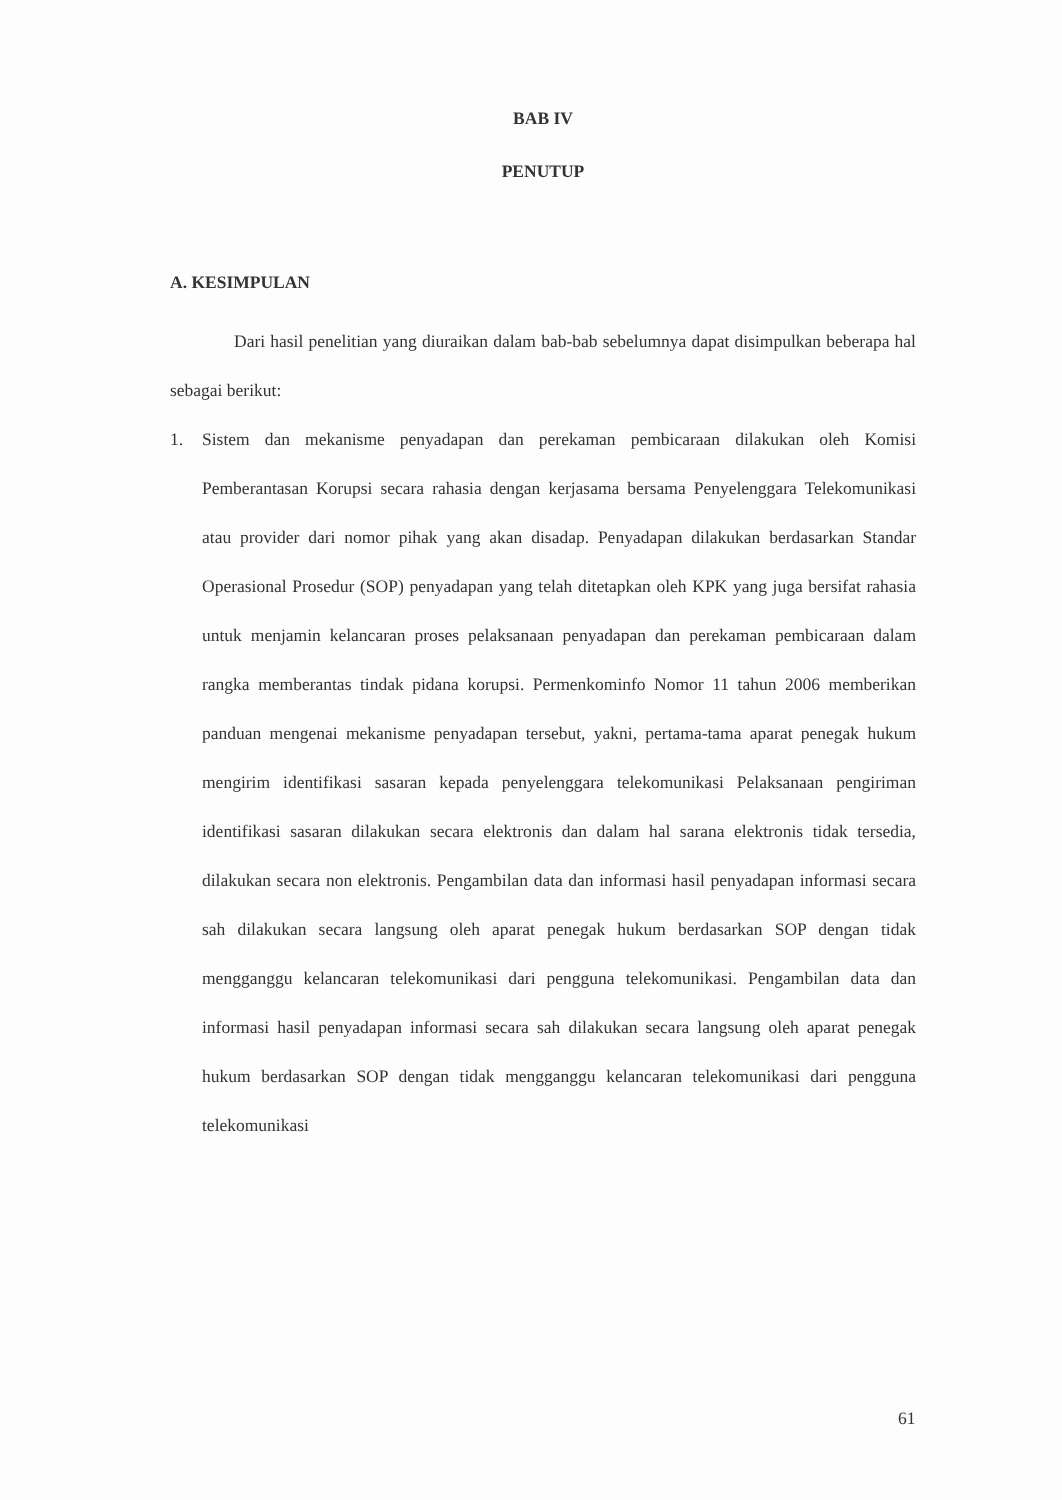BAB IV
PENUTUP
A. KESIMPULAN
Dari hasil penelitian yang diuraikan dalam bab-bab sebelumnya dapat disimpulkan beberapa hal sebagai berikut:
1. Sistem dan mekanisme penyadapan dan perekaman pembicaraan dilakukan oleh Komisi Pemberantasan Korupsi secara rahasia dengan kerjasama bersama Penyelenggara Telekomunikasi atau provider dari nomor pihak yang akan disadap. Penyadapan dilakukan berdasarkan Standar Operasional Prosedur (SOP) penyadapan yang telah ditetapkan oleh KPK yang juga bersifat rahasia untuk menjamin kelancaran proses pelaksanaan penyadapan dan perekaman pembicaraan dalam rangka memberantas tindak pidana korupsi. Permenkominfo Nomor 11 tahun 2006 memberikan panduan mengenai mekanisme penyadapan tersebut, yakni, pertama-tama aparat penegak hukum mengirim identifikasi sasaran kepada penyelenggara telekomunikasi Pelaksanaan pengiriman identifikasi sasaran dilakukan secara elektronis dan dalam hal sarana elektronis tidak tersedia, dilakukan secara non elektronis. Pengambilan data dan informasi hasil penyadapan informasi secara sah dilakukan secara langsung oleh aparat penegak hukum berdasarkan SOP dengan tidak mengganggu kelancaran telekomunikasi dari pengguna telekomunikasi. Pengambilan data dan informasi hasil penyadapan informasi secara sah dilakukan secara langsung oleh aparat penegak hukum berdasarkan SOP dengan tidak mengganggu kelancaran telekomunikasi dari pengguna telekomunikasi
61